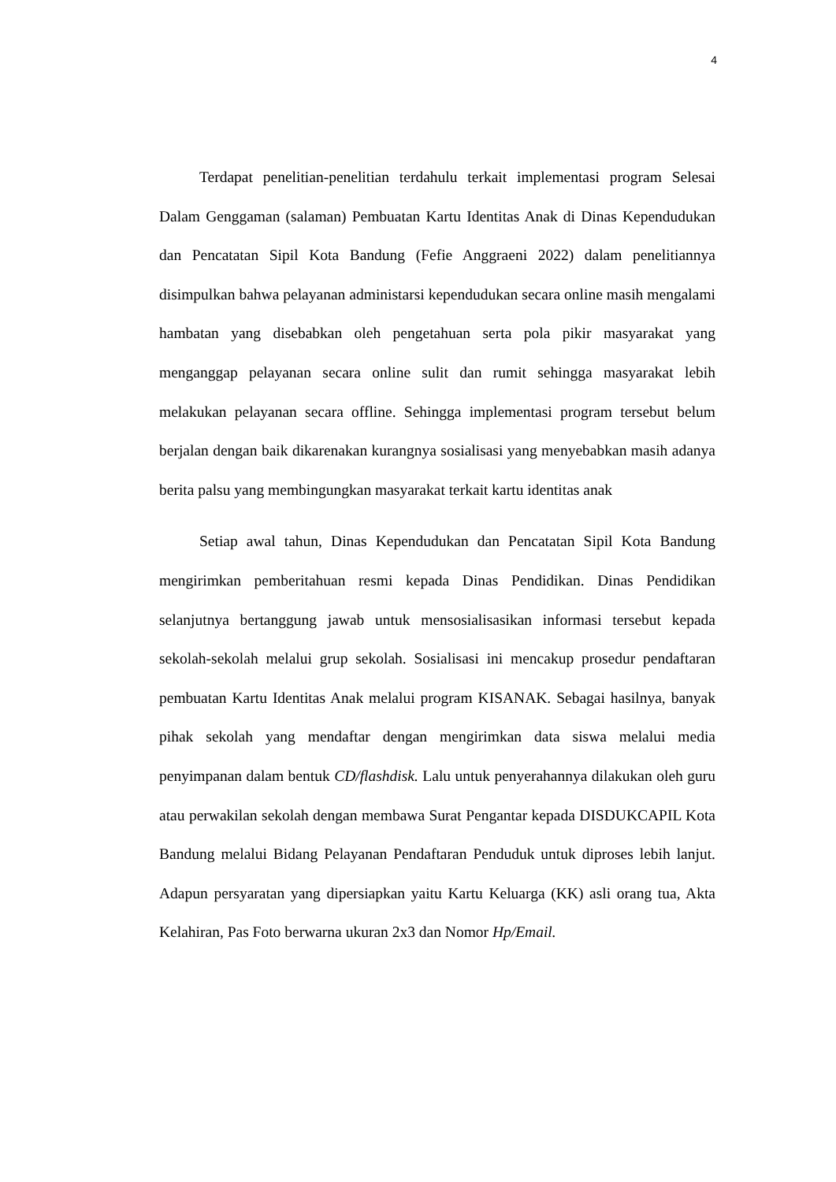4
Terdapat penelitian-penelitian terdahulu terkait implementasi program Selesai Dalam Genggaman (salaman) Pembuatan Kartu Identitas Anak di Dinas Kependudukan dan Pencatatan Sipil Kota Bandung (Fefie Anggraeni 2022) dalam penelitiannya disimpulkan bahwa pelayanan administarsi kependudukan secara online masih mengalami hambatan yang disebabkan oleh pengetahuan serta pola pikir masyarakat yang menganggap pelayanan secara online sulit dan rumit sehingga masyarakat lebih melakukan pelayanan secara offline. Sehingga implementasi program tersebut belum berjalan dengan baik dikarenakan kurangnya sosialisasi yang menyebabkan masih adanya berita palsu yang membingungkan masyarakat terkait kartu identitas anak
Setiap awal tahun, Dinas Kependudukan dan Pencatatan Sipil Kota Bandung mengirimkan pemberitahuan resmi kepada Dinas Pendidikan. Dinas Pendidikan selanjutnya bertanggung jawab untuk mensosialisasikan informasi tersebut kepada sekolah-sekolah melalui grup sekolah. Sosialisasi ini mencakup prosedur pendaftaran pembuatan Kartu Identitas Anak melalui program KISANAK. Sebagai hasilnya, banyak pihak sekolah yang mendaftar dengan mengirimkan data siswa melalui media penyimpanan dalam bentuk CD/flashdisk. Lalu untuk penyerahannya dilakukan oleh guru atau perwakilan sekolah dengan membawa Surat Pengantar kepada DISDUKCAPIL Kota Bandung melalui Bidang Pelayanan Pendaftaran Penduduk untuk diproses lebih lanjut. Adapun persyaratan yang dipersiapkan yaitu Kartu Keluarga (KK) asli orang tua, Akta Kelahiran, Pas Foto berwarna ukuran 2x3 dan Nomor Hp/Email.